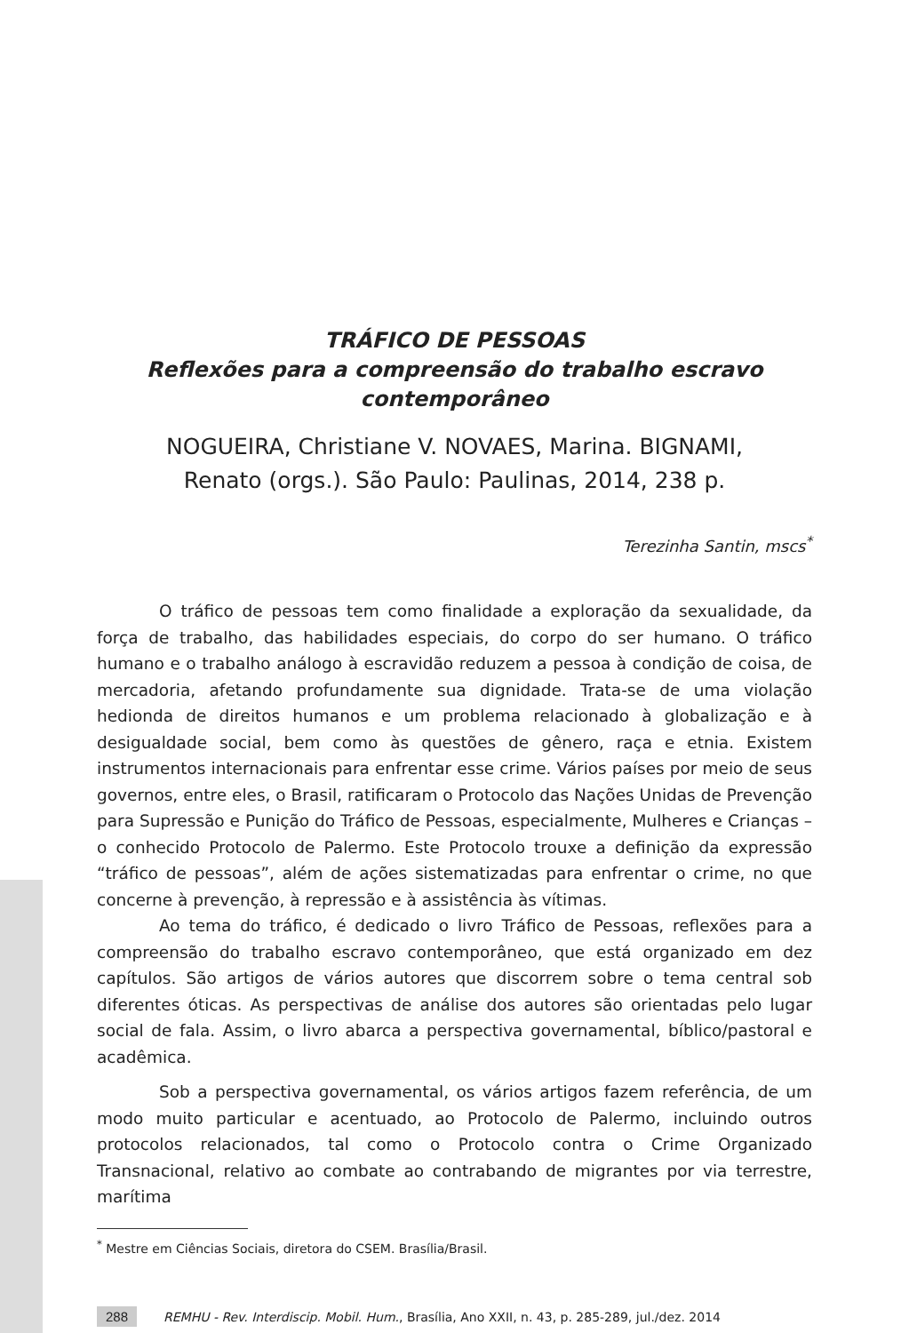TRÁFICO DE PESSOAS
Reflexões para a compreensão do trabalho escravo
contemporâneo
NOGUEIRA, Christiane V. NOVAES, Marina. BIGNAMI,
Renato (orgs.). São Paulo: Paulinas, 2014, 238 p.
Terezinha Santin, mscs<sup>*</sup>
O tráfico de pessoas tem como finalidade a exploração da sexualidade, da força de trabalho, das habilidades especiais, do corpo do ser humano. O tráfico humano e o trabalho análogo à escravidão reduzem a pessoa à condição de coisa, de mercadoria, afetando profundamente sua dignidade. Trata-se de uma violação hedionda de direitos humanos e um problema relacionado à globalização e à desigualdade social, bem como às questões de gênero, raça e etnia. Existem instrumentos internacionais para enfrentar esse crime. Vários países por meio de seus governos, entre eles, o Brasil, ratificaram o Protocolo das Nações Unidas de Prevenção para Supressão e Punição do Tráfico de Pessoas, especialmente, Mulheres e Crianças – o conhecido Protocolo de Palermo. Este Protocolo trouxe a definição da expressão “tráfico de pessoas”, além de ações sistematizadas para enfrentar o crime, no que concerne à prevenção, à repressão e à assistência às vítimas.
Ao tema do tráfico, é dedicado o livro Tráfico de Pessoas, reflexões para a compreensão do trabalho escravo contemporâneo, que está organizado em dez capítulos. São artigos de vários autores que discorrem sobre o tema central sob diferentes óticas. As perspectivas de análise dos autores são orientadas pelo lugar social de fala. Assim, o livro abarca a perspectiva governamental, bíblico/pastoral e acadêmica.
Sob a perspectiva governamental, os vários artigos fazem referência, de um modo muito particular e acentuado, ao Protocolo de Palermo, incluindo outros protocolos relacionados, tal como o Protocolo contra o Crime Organizado Transnacional, relativo ao combate ao contrabando de migrantes por via terrestre, marítima
<sup>*</sup> Mestre em Ciências Sociais, diretora do CSEM. Brasília/Brasil.
288 REMHU - Rev. Interdiscip. Mobil. Hum., Brasília, Ano XXII, n. 43, p. 285-289, jul./dez. 2014